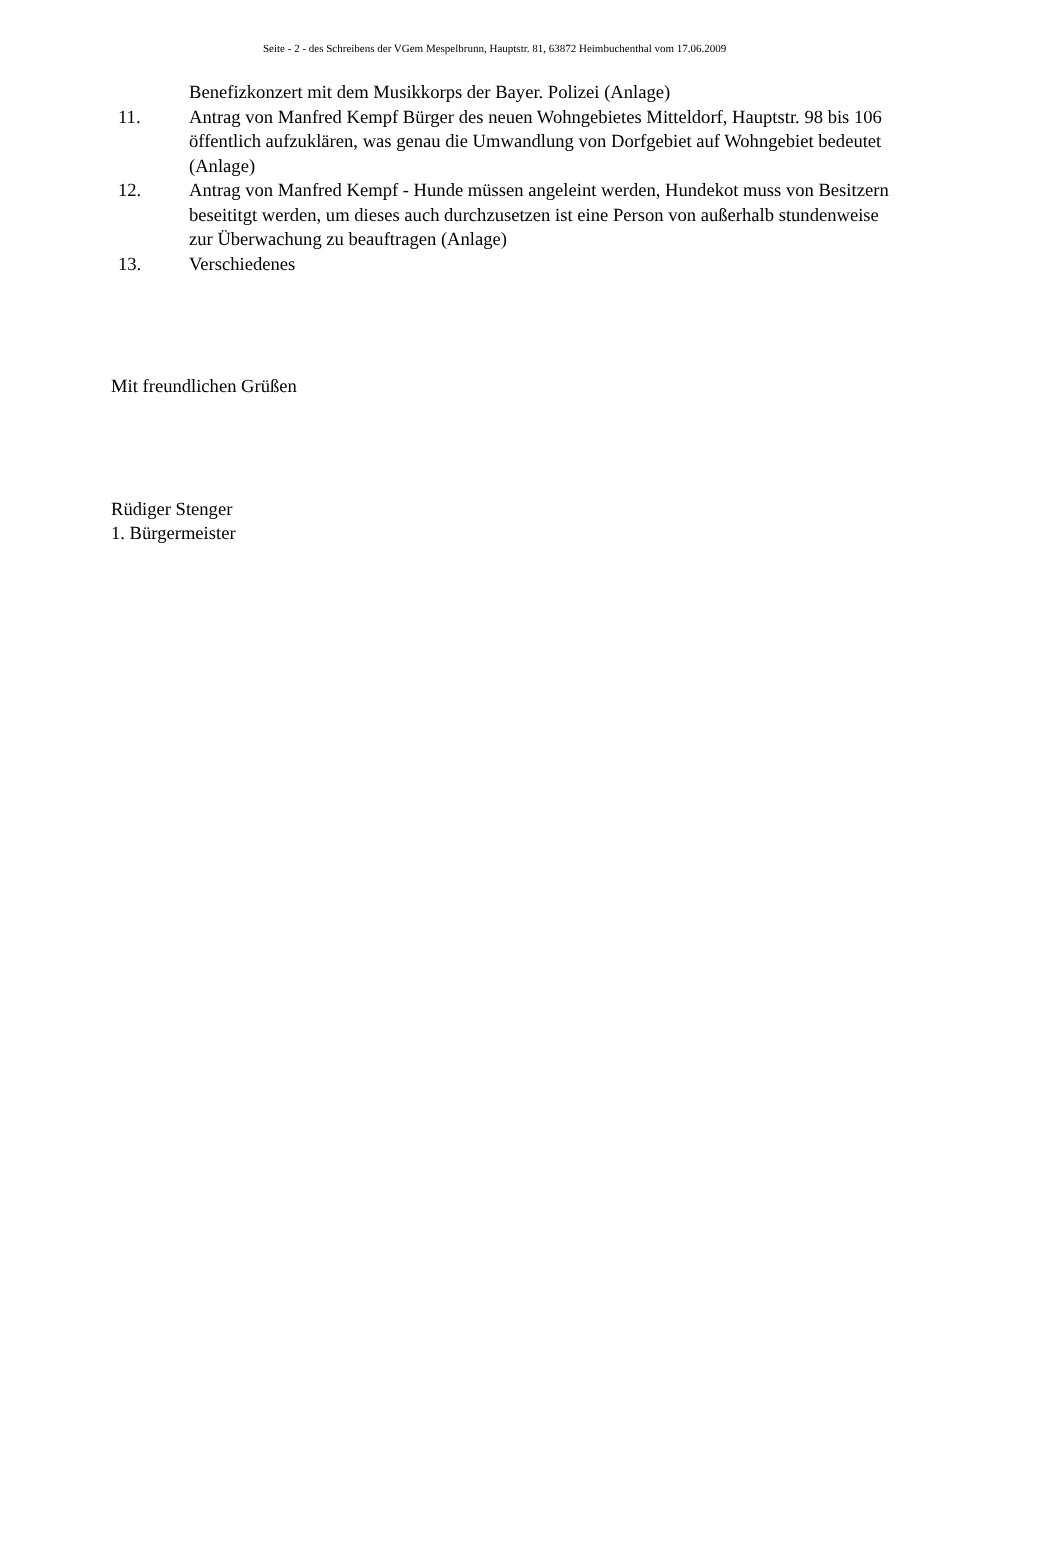Seite - 2 - des Schreibens der VGem Mespelbrunn, Hauptstr. 81, 63872 Heimbuchenthal vom 17.06.2009
Benefizkonzert mit dem Musikkorps der Bayer. Polizei (Anlage)
11. Antrag von Manfred Kempf Bürger des neuen Wohngebietes Mitteldorf, Hauptstr. 98 bis 106 öffentlich aufzuklären, was genau die Umwandlung von Dorfgebiet auf Wohngebiet bedeutet (Anlage)
12. Antrag von Manfred Kempf - Hunde müssen angeleint werden, Hundekot muss von Besitzern beseititgt werden, um dieses auch durchzusetzen ist eine Person von außerhalb stundenweise zur Überwachung zu beauftragen (Anlage)
13. Verschiedenes
Mit freundlichen Grüßen
Rüdiger Stenger
1. Bürgermeister